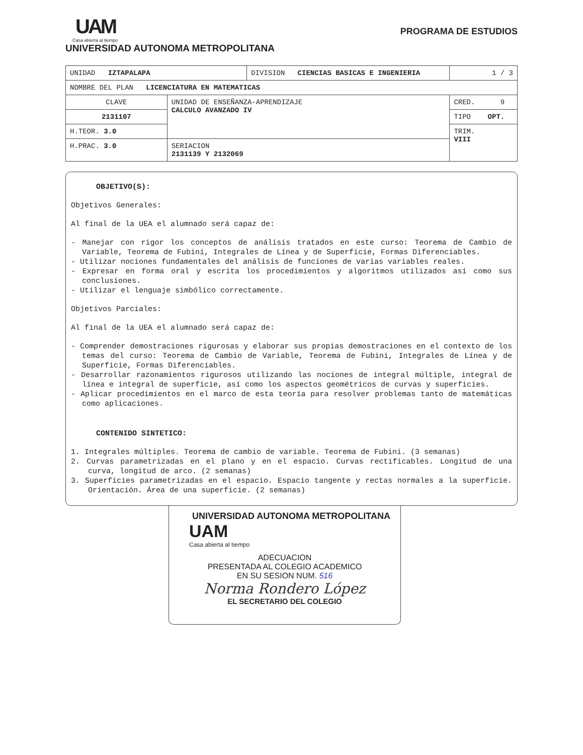UAM
Casa abierta al tiempo
UNIVERSIDAD AUTONOMA METROPOLITANA
PROGRAMA DE ESTUDIOS
| UNIDAD IZTAPALAPA | | DIVISION CIENCIAS BASICAS E INGENIERIA | | 1 / 3 |
| NOMBRE DEL PLAN LICENCIATURA EN MATEMATICAS | | | | |
| CLAVE | UNIDAD DE ENSEÑANZA-APRENDIZAJE CALCULO AVANZADO IV | | CRED. 9 | |
| 2131107 | | | TIPO OPT. | |
| H.TEOR. 3.0 | | | TRIM. VIII | |
| H.PRAC. 3.0 | SERIACION 2131139 Y 2132069 | | | |
OBJETIVO(S):
Objetivos Generales:
Al final de la UEA el alumnado será capaz de:
- Manejar con rigor los conceptos de análisis tratados en este curso: Teorema de Cambio de Variable, Teorema de Fubini, Integrales de Línea y de Superficie, Formas Diferenciables.
- Utilizar nociones fundamentales del análisis de funciones de varias variables reales.
- Expresar en forma oral y escrita los procedimientos y algoritmos utilizados así como sus conclusiones.
- Utilizar el lenguaje simbólico correctamente.
Objetivos Parciales:
Al final de la UEA el alumnado será capaz de:
- Comprender demostraciones rigurosas y elaborar sus propias demostraciones en el contexto de los temas del curso: Teorema de Cambio de Variable, Teorema de Fubini, Integrales de Línea y de Superficie, Formas Diferenciables.
- Desarrollar razonamientos rigurosos utilizando las nociones de integral múltiple, integral de línea e integral de superficie, así como los aspectos geométricos de curvas y superficies.
- Aplicar procedimientos en el marco de esta teoría para resolver problemas tanto de matemáticas como aplicaciones.
CONTENIDO SINTETICO:
1. Integrales múltiples. Teorema de cambio de variable. Teorema de Fubini. (3 semanas)
2. Curvas parametrizadas en el plano y en el espacio. Curvas rectificables. Longitud de una curva, longitud de arco. (2 semanas)
3. Superficies parametrizadas en el espacio. Espacio tangente y rectas normales a la superficie. Orientación. Área de una superficie. (2 semanas)
UNIVERSIDAD AUTONOMA METROPOLITANA
UAM
Casa abierta al tiempo
ADECUACION
PRESENTADA AL COLEGIO ACADEMICO
EN SU SESION NUM. 516
Norma Rondero López
EL SECRETARIO DEL COLEGIO